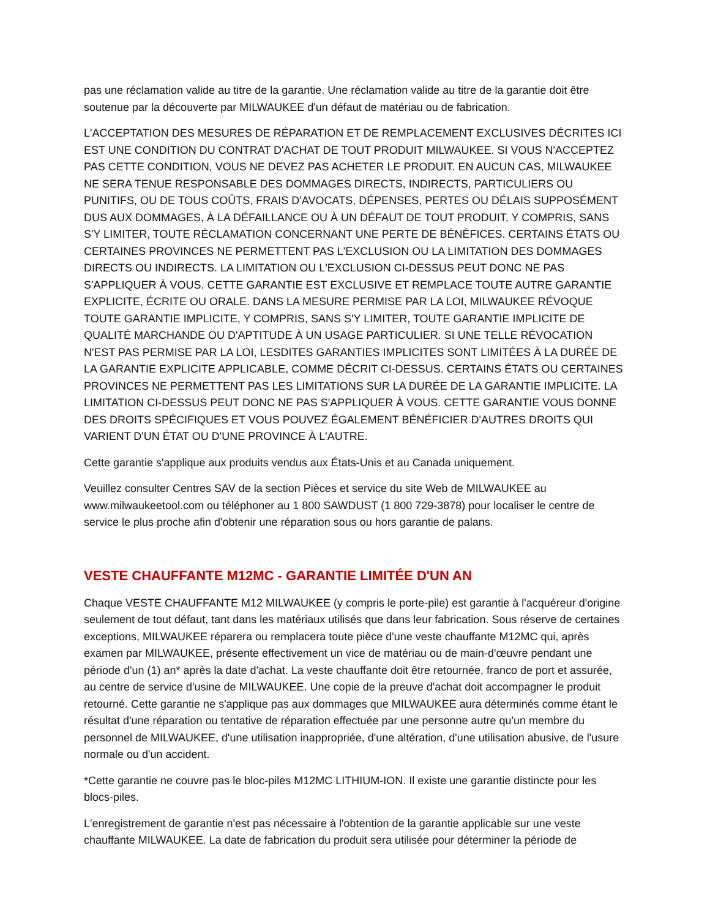pas une réclamation valide au titre de la garantie. Une réclamation valide au titre de la garantie doit être soutenue par la découverte par MILWAUKEE d'un défaut de matériau ou de fabrication.
L'ACCEPTATION DES MESURES DE RÉPARATION ET DE REMPLACEMENT EXCLUSIVES DÉCRITES ICI EST UNE CONDITION DU CONTRAT D'ACHAT DE TOUT PRODUIT MILWAUKEE. SI VOUS N'ACCEPTEZ PAS CETTE CONDITION, VOUS NE DEVEZ PAS ACHETER LE PRODUIT. EN AUCUN CAS, MILWAUKEE NE SERA TENUE RESPONSABLE DES DOMMAGES DIRECTS, INDIRECTS, PARTICULIERS OU PUNITIFS, OU DE TOUS COÛTS, FRAIS D'AVOCATS, DÉPENSES, PERTES OU DÉLAIS SUPPOSÉMENT DUS AUX DOMMAGES, À LA DÉFAILLANCE OU À UN DÉFAUT DE TOUT PRODUIT, Y COMPRIS, SANS S'Y LIMITER, TOUTE RÉCLAMATION CONCERNANT UNE PERTE DE BÉNÉFICES. CERTAINS ÉTATS OU CERTAINES PROVINCES NE PERMETTENT PAS L'EXCLUSION OU LA LIMITATION DES DOMMAGES DIRECTS OU INDIRECTS. LA LIMITATION OU L'EXCLUSION CI-DESSUS PEUT DONC NE PAS S'APPLIQUER À VOUS. CETTE GARANTIE EST EXCLUSIVE ET REMPLACE TOUTE AUTRE GARANTIE EXPLICITE, ÉCRITE OU ORALE. DANS LA MESURE PERMISE PAR LA LOI, MILWAUKEE RÉVOQUE TOUTE GARANTIE IMPLICITE, Y COMPRIS, SANS S'Y LIMITER, TOUTE GARANTIE IMPLICITE DE QUALITÉ MARCHANDE OU D'APTITUDE À UN USAGE PARTICULIER. SI UNE TELLE RÉVOCATION N'EST PAS PERMISE PAR LA LOI, LESDITES GARANTIES IMPLICITES SONT LIMITÉES À LA DURÉE DE LA GARANTIE EXPLICITE APPLICABLE, COMME DÉCRIT CI-DESSUS. CERTAINS ÉTATS OU CERTAINES PROVINCES NE PERMETTENT PAS LES LIMITATIONS SUR LA DURÉE DE LA GARANTIE IMPLICITE. LA LIMITATION CI-DESSUS PEUT DONC NE PAS S'APPLIQUER À VOUS. CETTE GARANTIE VOUS DONNE DES DROITS SPÉCIFIQUES ET VOUS POUVEZ ÉGALEMENT BÉNÉFICIER D'AUTRES DROITS QUI VARIENT D'UN ÉTAT OU D'UNE PROVINCE À L'AUTRE.
Cette garantie s'applique aux produits vendus aux États-Unis et au Canada uniquement.
Veuillez consulter Centres SAV de la section Pièces et service du site Web de MILWAUKEE au www.milwaukeetool.com ou téléphoner au 1 800 SAWDUST (1 800 729-3878) pour localiser le centre de service le plus proche afin d'obtenir une réparation sous ou hors garantie de palans.
VESTE CHAUFFANTE M12MC - GARANTIE LIMITÉE D'UN AN
Chaque VESTE CHAUFFANTE M12 MILWAUKEE (y compris le porte-pile) est garantie à l'acquéreur d'origine seulement de tout défaut, tant dans les matériaux utilisés que dans leur fabrication. Sous réserve de certaines exceptions, MILWAUKEE réparera ou remplacera toute pièce d'une veste chauffante M12MC qui, après examen par MILWAUKEE, présente effectivement un vice de matériau ou de main-d'œuvre pendant une période d'un (1) an* après la date d'achat. La veste chauffante doit être retournée, franco de port et assurée, au centre de service d'usine de MILWAUKEE. Une copie de la preuve d'achat doit accompagner le produit retourné. Cette garantie ne s'applique pas aux dommages que MILWAUKEE aura déterminés comme étant le résultat d'une réparation ou tentative de réparation effectuée par une personne autre qu'un membre du personnel de MILWAUKEE, d'une utilisation inappropriée, d'une altération, d'une utilisation abusive, de l'usure normale ou d'un accident.
*Cette garantie ne couvre pas le bloc-piles M12MC LITHIUM-ION. Il existe une garantie distincte pour les blocs-piles.
L'enregistrement de garantie n'est pas nécessaire à l'obtention de la garantie applicable sur une veste chauffante MILWAUKEE. La date de fabrication du produit sera utilisée pour déterminer la période de